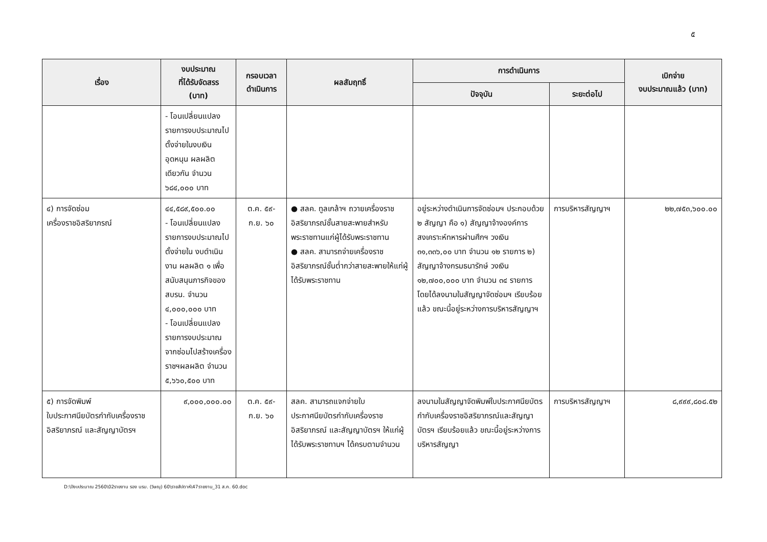๕
| เรื่อง | งบประมาณ ที่ได้รับจัดสรร (บาท) | กรอบเวลา ดำเนินการ | ผลสัมฤทธิ์ | การดำเนินการ | | เบิกจ่าย งบประมาณแล้ว (บาท) |
| --- | --- | --- | --- | --- | --- | --- |
| | | | | ปัจจุบัน | ระยะต่อไป | |
| | - โอนเปลี่ยนแปลงรายการงบประมาณไปตั้งจ่ายในงบเงินอุดหนุน ผลผลิตเดียวกัน จำนวน ๖๘๔,๐๐๐ บาท | | | | | |
| ๔) การจัดซ่อม เครื่องราชอิสริยาภรณ์ | ๔๔,๕๘๙,๕๐๐.๐๐ - โอนเปลี่ยนแปลงรายการงบประมาณไปตั้งจ่ายใน งบดำเนินงาน ผลผลิต ๑ เพื่อสนับสนุนภารกิจของ สบรน. จำนวน ๔,๐๐๐,๐๐๐ บาท - โอนเปลี่ยนแปลงรายการงบประมาณจากซ่อมไปสร้างเครื่องราชฯผลผลิต จำนวน ๕,๖๖๐,๕๐๐ บาท | ต.ค. ๕๙- ก.ย. ๖๐ | ● สลค. ทูลเกล้าฯ ถวายเครื่องราชอิสริยาภรณ์ชั้นสายสะพายสำหรับพระราชทานแก่ผู้ได้รับพระราชทาน ● สลค. สามารถจ่ายเครื่องราชอิสริยาภรณ์ชั้นต่ำกว่าสายสะพายให้แก่ผู้ได้รับพระราชทาน | อยู่ระหว่างดำเนินการจัดซ่อมฯ ประกอบด้วย ๒ สัญญา คือ ๑) สัญญาจ้างองค์การสงเคราะห์ทหารผ่านศึกฯ วงเงิน ๓๑,๓๓๖,๐๐ บาท จำนวน ๑๒ รายการ ๒) สัญญาจ้างกรมธนารักษ์ วงเงิน ๑๒,๗๐๐,๐๐๐ บาท จำนวน ๓๔ รายการ โดยได้ลงนามในสัญญาจัดซ่อมฯ เรียบร้อยแล้ว ขณะนี้อยู่ระหว่างการบริหารสัญญาฯ | การบริหารสัญญาฯ | ๒๒,๗๕๓,๖๐๐.๐๐ |
| ๕) การจัดพิมพ์ ใบประกาศนียบัตรกำกับเครื่องราชอิสริยาภรณ์ และสัญญาบัตรฯ | ๙,๐๐๐,๐๐๐.๐๐ | ต.ค. ๕๙- ก.ย. ๖๐ | สลค. สามารถแจกจ่ายใบประกาศนียบัตรกำกับเครื่องราชอิสริยาภรณ์ และสัญญาบัตรฯ ให้แก่ผู้ได้รับพระราชทานฯ ได้ครบตามจำนวน | ลงนามในสัญญาจัดพิมพ์ใบประกาศนียบัตรกำกับเครื่องราชอิสริยาภรณ์และสัญญาบัตรฯ เรียบร้อยแล้ว ขณะนี้อยู่ระหว่างการบริหารสัญญา | การบริหารสัญญาฯ | ๘,๙๙๙,๘๐๘.๕๒ |
D:\ปีงบประมาณ 2560\02รายงาน รอง นรม. (วิษณุ) 60\รายสัปดาห์\47รายงาน_31 ส.ค. 60.doc